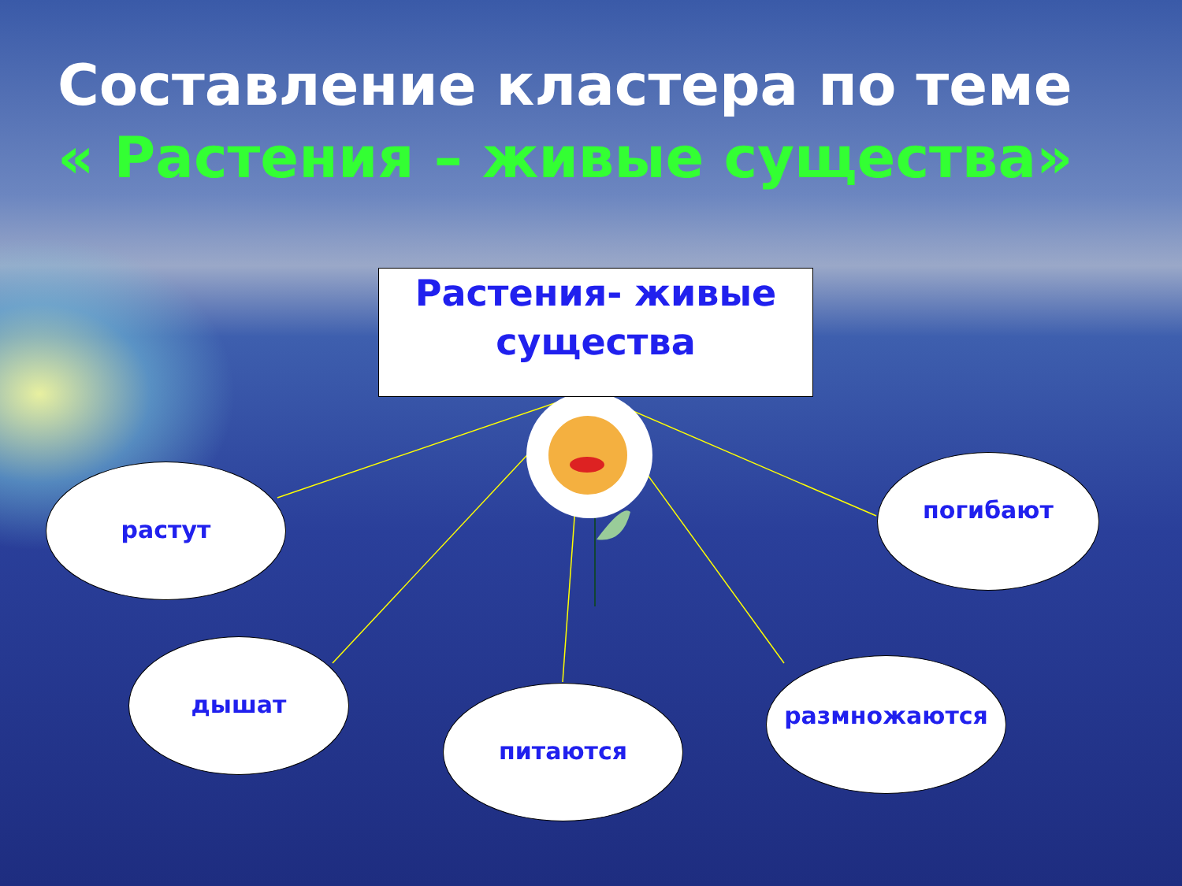Составление кластера по теме
« Растения – живые существа»
Растения- живые
существа
растут погибают
дышат
питаются
размножаются